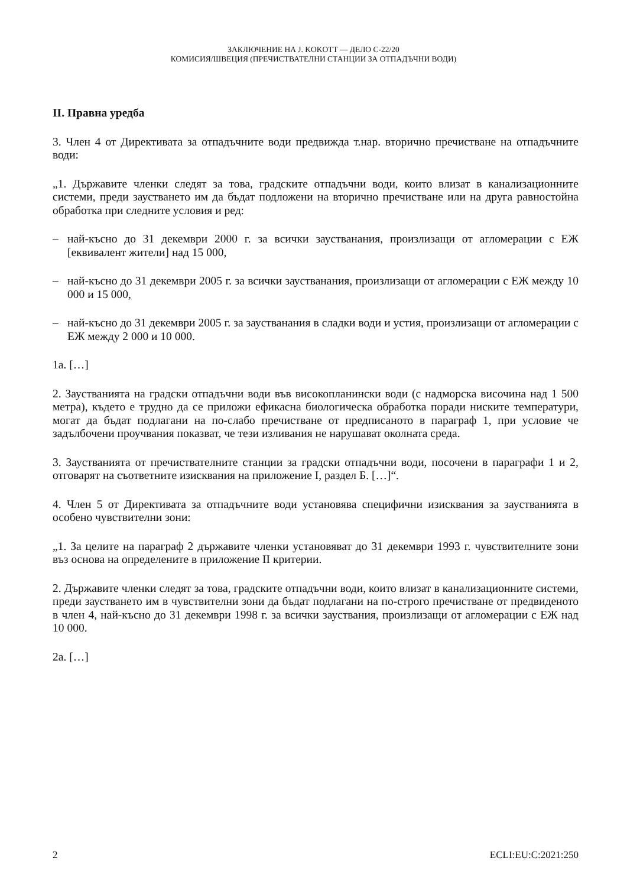ЗАКЛЮЧЕНИЕ НА J. KOKOTT — ДЕЛО C-22/20
КОМИСИЯ/ШВЕЦИЯ (ПРЕЧИСТВАТЕЛНИ СТАНЦИИ ЗА ОТПАДЪЧНИ ВОДИ)
II. Правна уредба
3. Член 4 от Директивата за отпадъчните води предвижда т.нар. вторично пречистване на отпадъчните води:
„1. Държавите членки следят за това, градските отпадъчни води, които влизат в канализационните системи, преди заустването им да бъдат подложени на вторично пречистване или на друга равностойна обработка при следните условия и ред:
– най-късно до 31 декември 2000 г. за всички заустванания, произлизащи от агломерации с ЕЖ [еквивалент жители] над 15 000,
– най-късно до 31 декември 2005 г. за всички заустванания, произлизащи от агломерации с ЕЖ между 10 000 и 15 000,
– най-късно до 31 декември 2005 г. за заустванания в сладки води и устия, произлизащи от агломерации с ЕЖ между 2 000 и 10 000.
1а. […]
2. Заустванията на градски отпадъчни води във високопланински води (с надморска височина над 1 500 метра), където е трудно да се приложи ефикасна биологическа обработка поради ниските температури, могат да бъдат подлагани на по-слабо пречистване от предписаното в параграф 1, при условие че задълбочени проучвания показват, че тези изливания не нарушават околната среда.
3. Заустванията от пречиствателните станции за градски отпадъчни води, посочени в параграфи 1 и 2, отговарят на съответните изисквания на приложение I, раздел Б. […]“.
4. Член 5 от Директивата за отпадъчните води установява специфични изисквания за заустванията в особено чувствителни зони:
„1. За целите на параграф 2 държавите членки установяват до 31 декември 1993 г. чувствителните зони въз основа на определените в приложение II критерии.
2. Държавите членки следят за това, градските отпадъчни води, които влизат в канализационните системи, преди заустването им в чувствителни зони да бъдат подлагани на по-строго пречистване от предвиденото в член 4, най-късно до 31 декември 1998 г. за всички зауствания, произлизащи от агломерации с ЕЖ над 10 000.
2а. […]
2 ECLI:EU:C:2021:250